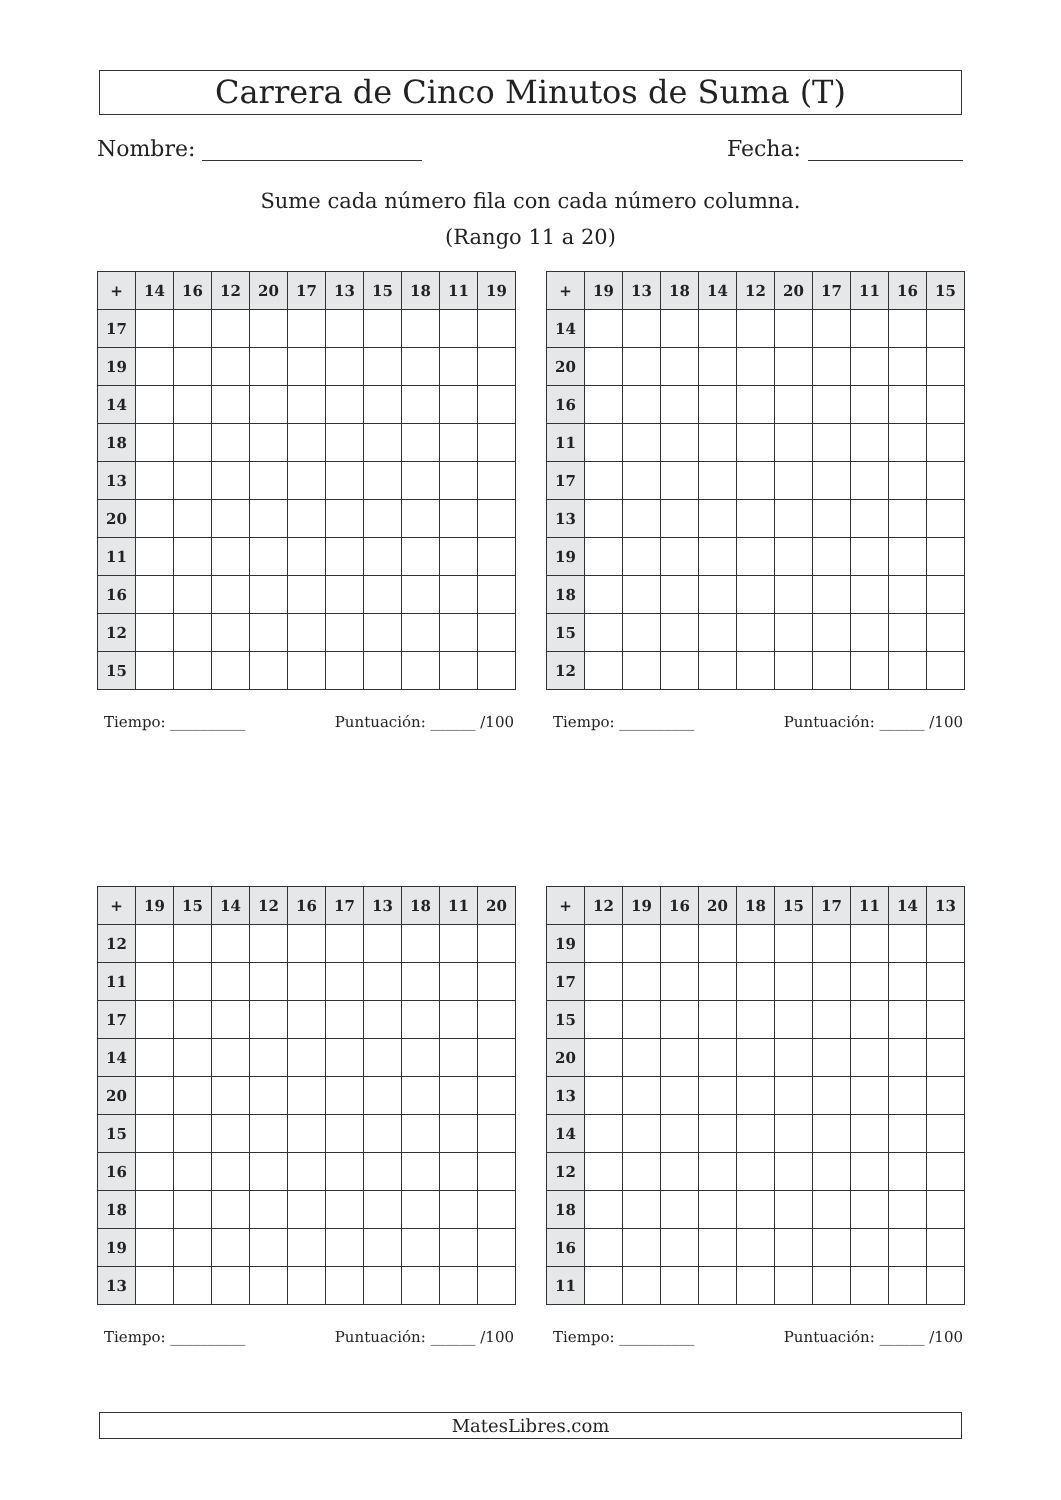Carrera de Cinco Minutos de Suma (T)
Nombre: Fecha:
Sume cada número fila con cada número columna.
(Rango 11 a 20)
| + | 14 | 16 | 12 | 20 | 17 | 13 | 15 | 18 | 11 | 19 |
| --- | --- | --- | --- | --- | --- | --- | --- | --- | --- | --- |
| 17 | | | | | | | | | | |
| 19 | | | | | | | | | | |
| 14 | | | | | | | | | | |
| 18 | | | | | | | | | | |
| 13 | | | | | | | | | | |
| 20 | | | | | | | | | | |
| 11 | | | | | | | | | | |
| 16 | | | | | | | | | | |
| 12 | | | | | | | | | | |
| 15 | | | | | | | | | | |
Tiempo: __________ Puntuación: ______ /100
| + | 19 | 13 | 18 | 14 | 12 | 20 | 17 | 11 | 16 | 15 |
| --- | --- | --- | --- | --- | --- | --- | --- | --- | --- | --- |
| 14 | | | | | | | | | | |
| 20 | | | | | | | | | | |
| 16 | | | | | | | | | | |
| 11 | | | | | | | | | | |
| 17 | | | | | | | | | | |
| 13 | | | | | | | | | | |
| 19 | | | | | | | | | | |
| 18 | | | | | | | | | | |
| 15 | | | | | | | | | | |
| 12 | | | | | | | | | | |
Tiempo: __________ Puntuación: ______ /100
| + | 19 | 15 | 14 | 12 | 16 | 17 | 13 | 18 | 11 | 20 |
| --- | --- | --- | --- | --- | --- | --- | --- | --- | --- | --- |
| 12 | | | | | | | | | | |
| 11 | | | | | | | | | | |
| 17 | | | | | | | | | | |
| 14 | | | | | | | | | | |
| 20 | | | | | | | | | | |
| 15 | | | | | | | | | | |
| 16 | | | | | | | | | | |
| 18 | | | | | | | | | | |
| 19 | | | | | | | | | | |
| 13 | | | | | | | | | | |
Tiempo: __________ Puntuación: ______ /100
| + | 12 | 19 | 16 | 20 | 18 | 15 | 17 | 11 | 14 | 13 |
| --- | --- | --- | --- | --- | --- | --- | --- | --- | --- | --- |
| 19 | | | | | | | | | | |
| 17 | | | | | | | | | | |
| 15 | | | | | | | | | | |
| 20 | | | | | | | | | | |
| 13 | | | | | | | | | | |
| 14 | | | | | | | | | | |
| 12 | | | | | | | | | | |
| 18 | | | | | | | | | | |
| 16 | | | | | | | | | | |
| 11 | | | | | | | | | | |
Tiempo: __________ Puntuación: ______ /100
MatesLibres.com